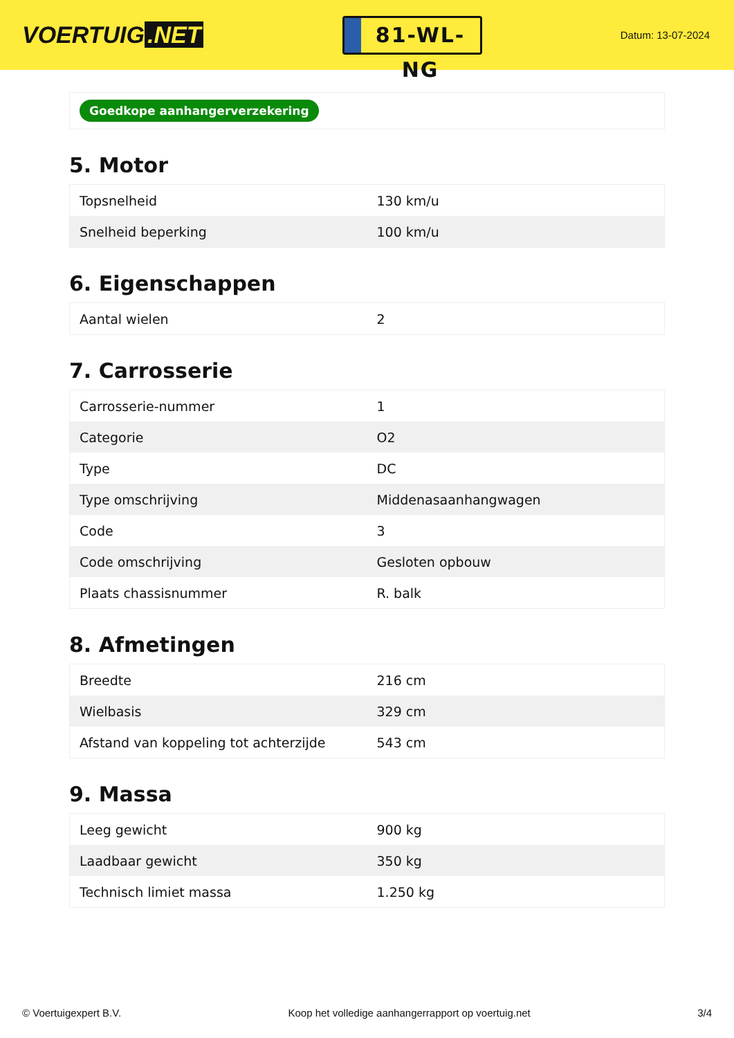VOERTUIG.NET
81-WL-NG
Datum: 13-07-2024
Goedkope aanhangerverzekering
5. Motor
| Topsnelheid | 130 km/u |
| Snelheid beperking | 100 km/u |
6. Eigenschappen
| Aantal wielen | 2 |
7. Carrosserie
| Carrosserie-nummer | 1 |
| Categorie | O2 |
| Type | DC |
| Type omschrijving | Middenasaanhangwagen |
| Code | 3 |
| Code omschrijving | Gesloten opbouw |
| Plaats chassisnummer | R. balk |
8. Afmetingen
| Breedte | 216 cm |
| Wielbasis | 329 cm |
| Afstand van koppeling tot achterzijde | 543 cm |
9. Massa
| Leeg gewicht | 900 kg |
| Laadbaar gewicht | 350 kg |
| Technisch limiet massa | 1.250 kg |
© Voertuigexpert B.V. Koop het volledige aanhangerrapport op voertuig.net 3/4